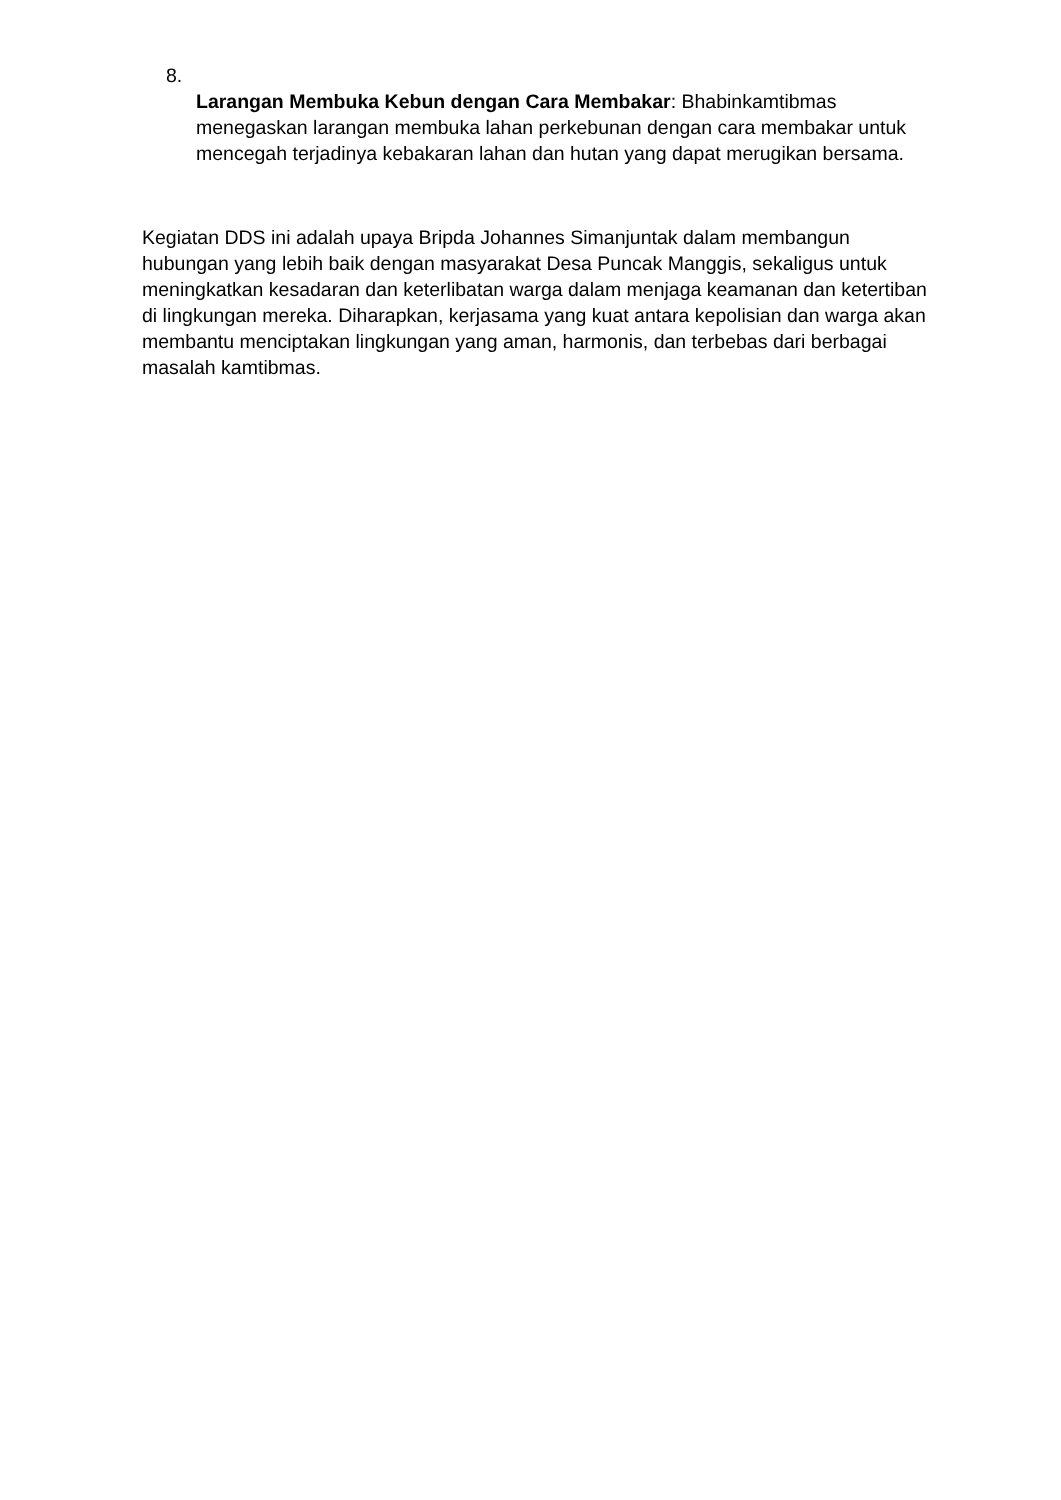8.
Larangan Membuka Kebun dengan Cara Membakar: Bhabinkamtibmas menegaskan larangan membuka lahan perkebunan dengan cara membakar untuk mencegah terjadinya kebakaran lahan dan hutan yang dapat merugikan bersama.
Kegiatan DDS ini adalah upaya Bripda Johannes Simanjuntak dalam membangun hubungan yang lebih baik dengan masyarakat Desa Puncak Manggis, sekaligus untuk meningkatkan kesadaran dan keterlibatan warga dalam menjaga keamanan dan ketertiban di lingkungan mereka. Diharapkan, kerjasama yang kuat antara kepolisian dan warga akan membantu menciptakan lingkungan yang aman, harmonis, dan terbebas dari berbagai masalah kamtibmas.